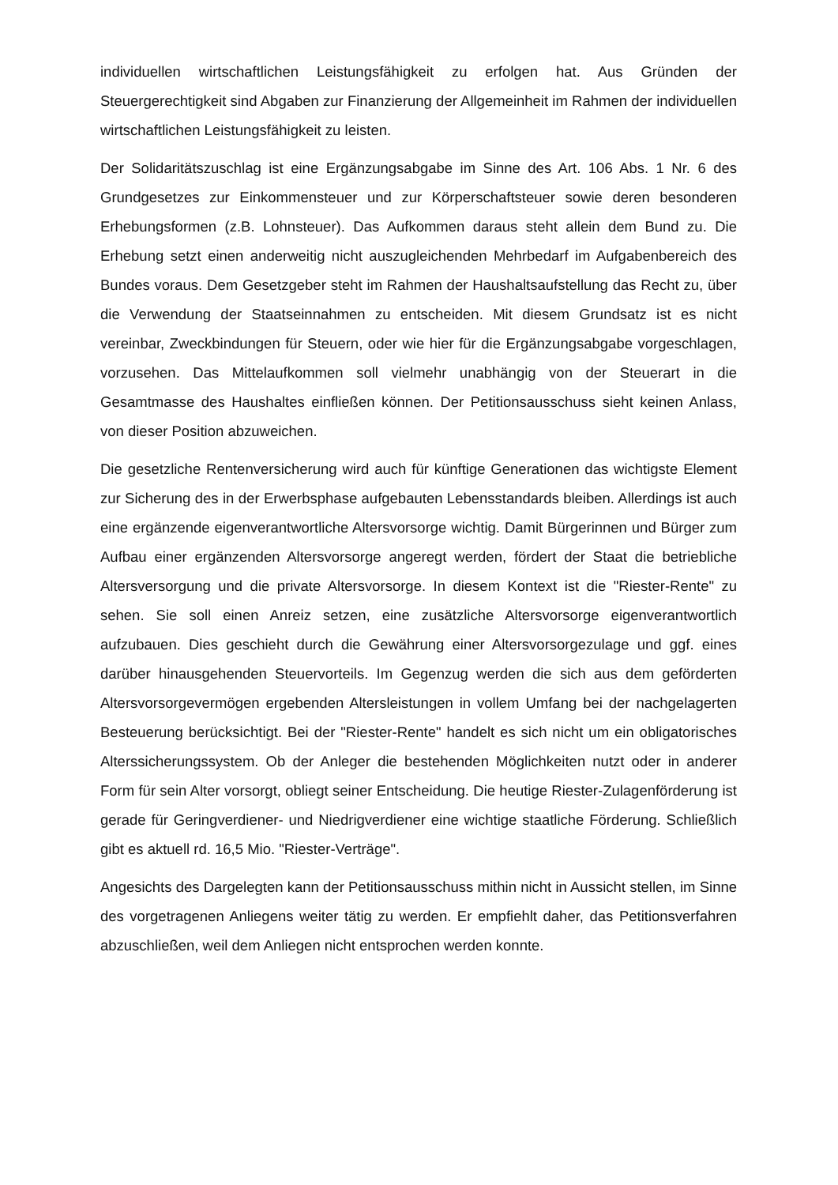individuellen wirtschaftlichen Leistungsfähigkeit zu erfolgen hat. Aus Gründen der Steuergerechtigkeit sind Abgaben zur Finanzierung der Allgemeinheit im Rahmen der individuellen wirtschaftlichen Leistungsfähigkeit zu leisten.
Der Solidaritätszuschlag ist eine Ergänzungsabgabe im Sinne des Art. 106 Abs. 1 Nr. 6 des Grundgesetzes zur Einkommensteuer und zur Körperschaftsteuer sowie deren besonderen Erhebungsformen (z.B. Lohnsteuer). Das Aufkommen daraus steht allein dem Bund zu. Die Erhebung setzt einen anderweitig nicht auszugleichenden Mehrbedarf im Aufgabenbereich des Bundes voraus. Dem Gesetzgeber steht im Rahmen der Haushaltsaufstellung das Recht zu, über die Verwendung der Staatseinnahmen zu entscheiden. Mit diesem Grundsatz ist es nicht vereinbar, Zweckbindungen für Steuern, oder wie hier für die Ergänzungsabgabe vorgeschlagen, vorzusehen. Das Mittelaufkommen soll vielmehr unabhängig von der Steuerart in die Gesamtmasse des Haushaltes einfließen können. Der Petitionsausschuss sieht keinen Anlass, von dieser Position abzuweichen.
Die gesetzliche Rentenversicherung wird auch für künftige Generationen das wichtigste Element zur Sicherung des in der Erwerbsphase aufgebauten Lebensstandards bleiben. Allerdings ist auch eine ergänzende eigenverantwortliche Altersvorsorge wichtig. Damit Bürgerinnen und Bürger zum Aufbau einer ergänzenden Altersvorsorge angeregt werden, fördert der Staat die betriebliche Altersversorgung und die private Altersvorsorge. In diesem Kontext ist die "Riester-Rente" zu sehen. Sie soll einen Anreiz setzen, eine zusätzliche Altersvorsorge eigenverantwortlich aufzubauen. Dies geschieht durch die Gewährung einer Altersvorsorgezulage und ggf. eines darüber hinausgehenden Steuervorteils. Im Gegenzug werden die sich aus dem geförderten Altersvorsorgevermögen ergebenden Altersleistungen in vollem Umfang bei der nachgelagerten Besteuerung berücksichtigt. Bei der "Riester-Rente" handelt es sich nicht um ein obligatorisches Alterssicherungssystem. Ob der Anleger die bestehenden Möglichkeiten nutzt oder in anderer Form für sein Alter vorsorgt, obliegt seiner Entscheidung. Die heutige Riester-Zulagenförderung ist gerade für Geringverdiener- und Niedrigverdiener eine wichtige staatliche Förderung. Schließlich gibt es aktuell rd. 16,5 Mio. "Riester-Verträge".
Angesichts des Dargelegten kann der Petitionsausschuss mithin nicht in Aussicht stellen, im Sinne des vorgetragenen Anliegens weiter tätig zu werden. Er empfiehlt daher, das Petitionsverfahren abzuschließen, weil dem Anliegen nicht entsprochen werden konnte.